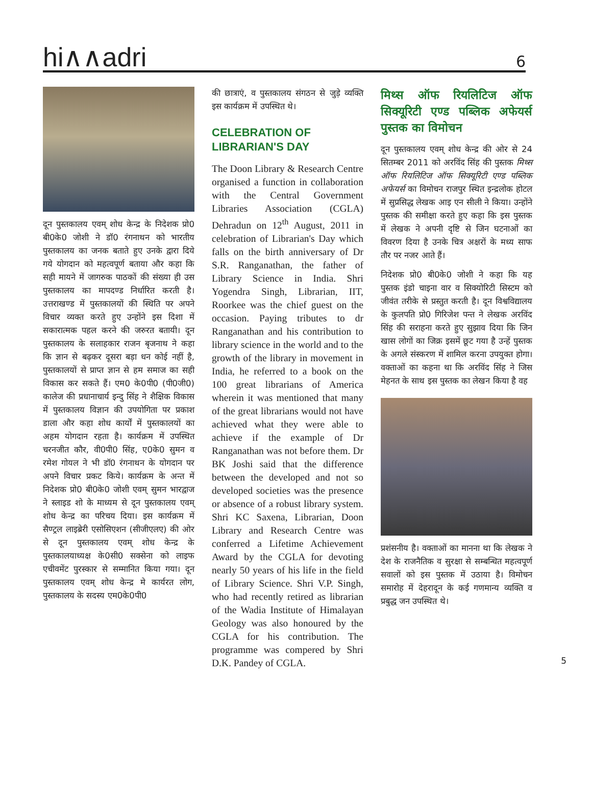hi∧∧adri
6
दून पुस्तकालय एवम् शोध केन्द्र के निदेशक प्रो0 बी0के0 जोशी ने डॉ0 रंगनाथन को भारतीय पुस्तकालय का जनक बताते हुए उनके द्वारा दिये गये योगदान को महत्वपूर्ण बताया और कहा कि सही मायने में जागरुक पाठकों की संख्या ही उस पुस्तकालय का मापदण्ड निर्धारित करती है। उत्तराखण्ड में पुस्तकालयों की स्थिति पर अपने विचार व्यक्त करते हुए उन्होंने इस दिशा में सकारात्मक पहल करने की जरुरत बतायी। दून पुस्तकालय के सलाहकार राजन बृजनाथ ने कहा कि ज्ञान से बढ़कर दूसरा बड़ा धन कोई नहीं है, पुस्तकालयों से प्राप्त ज्ञान से हम समाज का सही विकास कर सकते हैं। एम0 के0पी0 (पी0जी0) कालेज की प्रधानाचार्य इन्दु सिंह ने शैक्षिक विकास में पुस्तकालय विज्ञान की उपयोगिता पर प्रकाश डाला और कहा शोध कार्यों में पुस्तकालयों का अहम योगदान रहता है। कार्यक्रम में उपस्थित चरनजीत कौर, वी0पी0 सिंह, ए0के0 सुमन व रमेश गोयल ने भी डॉ0 रंगनाथन के योगदान पर अपने विचार प्रकट किये। कार्यक्रम के अन्त में निदेशक प्रो0 बी0के0 जोशी एवम् सुमन भारद्वाज ने स्लाइड शो के माध्यम से दून पुस्तकालय एवम् शोध केन्द्र का परिचय दिया। इस कार्यक्रम में सैण्ट्रल लाइब्रेरी एसोसिएशन (सीजीएलए) की ओर से दून पुस्तकालय एवम् शोध केन्द्र के पुस्तकालयाध्यक्ष के0सी0 सक्सेना को लाइफ एचीवमेंट पुरस्कार से सम्मानित किया गया। दून पुस्तकालय एवम् शोध केन्द्र मे कार्यरत लोग, पुस्तकालय के सदस्य एम0के0पी0
की छात्राएं, व पुस्तकालय संगठन से जुड़े व्यक्ति इस कार्यक्रम में उपस्थित थे।
CELEBRATION OF
LIBRARIAN'S DAY
The Doon Library & Research Centre organised a function in collaboration with the Central Government Libraries Association (CGLA) Dehradun on 12<sup>th</sup> August, 2011 in celebration of Librarian's Day which falls on the birth anniversary of Dr S.R. Ranganathan, the father of Library Science in India. Shri Yogendra Singh, Librarian, IIT, Roorkee was the chief guest on the occasion. Paying tributes to dr Ranganathan and his contribution to library science in the world and to the growth of the library in movement in India, he referred to a book on the 100 great librarians of America wherein it was mentioned that many of the great librarians would not have achieved what they were able to achieve if the example of Dr Ranganathan was not before them. Dr BK Joshi said that the difference between the developed and not so developed societies was the presence or absence of a robust library system. Shri KC Saxena, Librarian, Doon Library and Research Centre was conferred a Lifetime Achievement Award by the CGLA for devoting nearly 50 years of his life in the field of Library Science. Shri V.P. Singh, who had recently retired as librarian of the Wadia Institute of Himalayan Geology was also honoured by the CGLA for his contribution. The programme was compered by Shri D.K. Pandey of CGLA.
मिथ्स ऑफ रियलिटिज ऑफ सिक्यूरिटी एण्ड पब्लिक अफेयर्स पुस्तक का विमोचन
दून पुस्तकालय एवम् शोध केन्द्र की ओर से 24 सितम्बर 2011 को अरविंद सिंह की पुस्तक मिथ्स ऑफ रियलिटिज ऑफ सिक्यूरिटी एण्ड पब्लिक अफेयर्स का विमोचन राजपुर स्थित इन्द्रलोक होटल में सुप्रसिद्ध लेखक आइ एन सीली ने किया। उन्होंने पुस्तक की समीक्षा करते हुए कहा कि इस पुस्तक में लेखक ने अपनी दृष्टि से जिन घटनाओं का विवरण दिया है उनके चित्र अक्षरों के मध्य साफ तौर पर नजर आते हैं।
निदेशक प्रो0 बी0के0 जोशी ने कहा कि यह पुस्तक इंडो चाइना वार व सिक्योरिटी सिस्टम को जीवंत तरीके से प्रस्तुत करती है। दून विश्वविद्यालय के कुलपति प्रो0 गिरिजेश पन्त ने लेखक अरविंद सिंह की सराहना करते हुए सुझाव दिया कि जिन खास लोगों का जिक्र इसमें छूट गया है उन्हें पुस्तक के अगले संस्करण में शामिल करना उपयुक्त होगा। वक्ताओं का कहना था कि अरविंद सिंह ने जिस मेहनत के साथ इस पुस्तक का लेखन किया है वह
प्रशंसनीय है। वक्ताओं का मानना था कि लेखक ने देश के राजनैतिक व सुरक्षा से सम्बन्धित महत्वपूर्ण सवालों को इस पुस्तक में उठाया है। विमोचन समारोह में देहरादून के कई गणमान्य व्यक्ति व प्रबुद्ध जन उपस्थित थे।
5